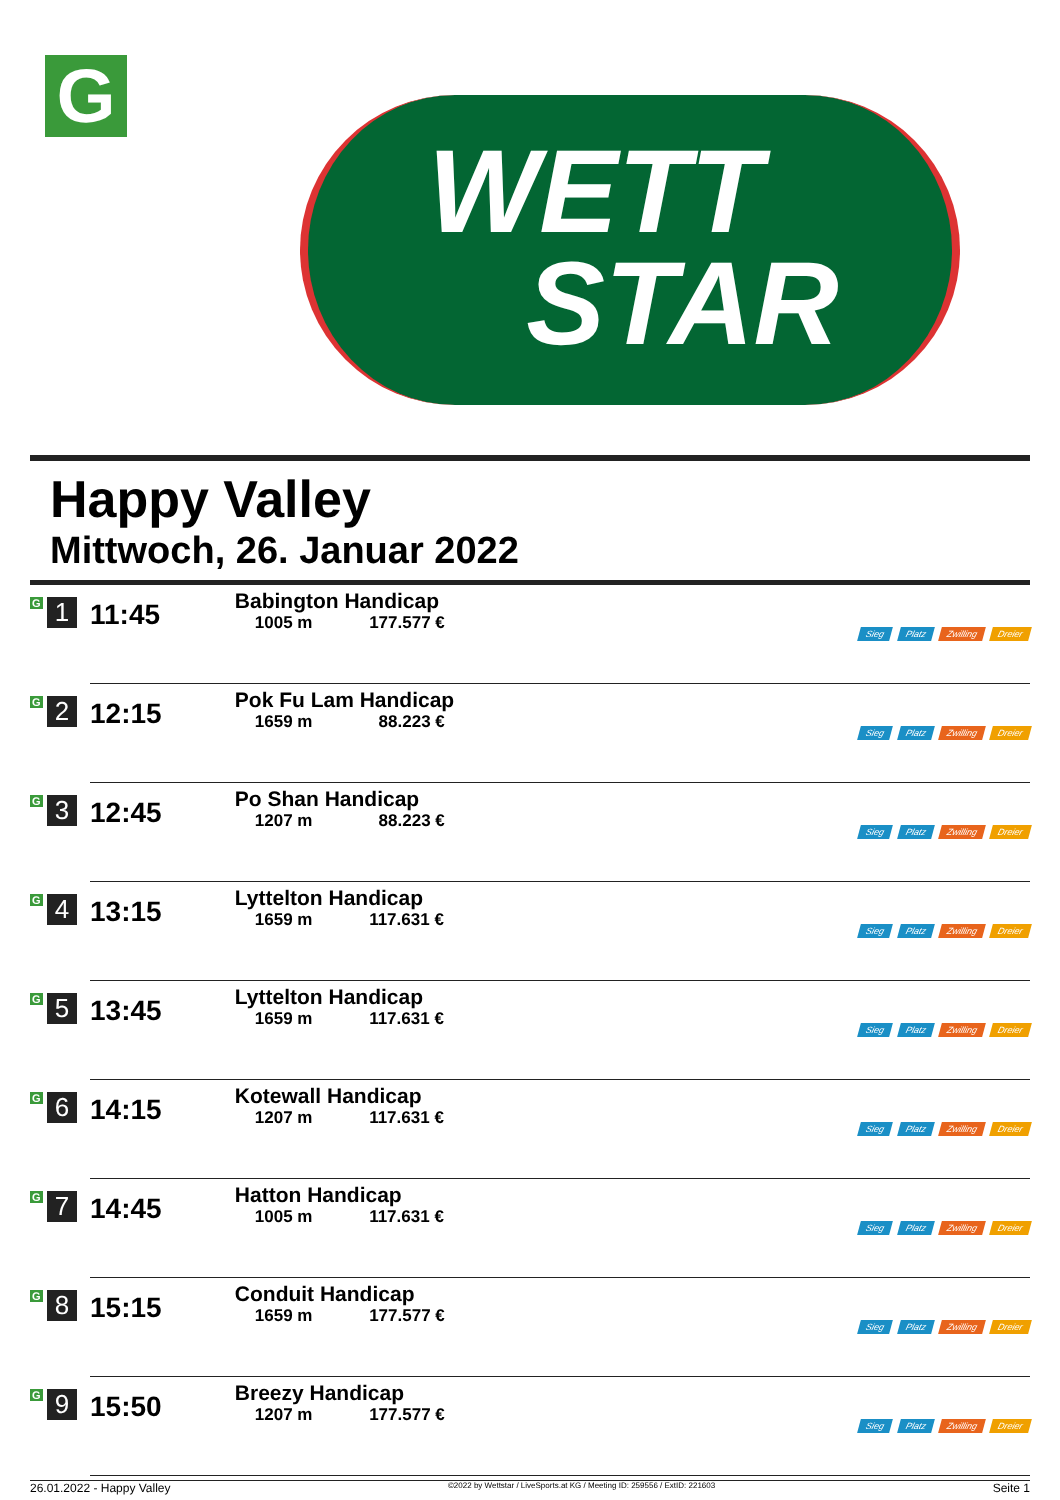G
WETT
STAR
Happy Valley
Mittwoch, 26. Januar 2022
| G 1 | 11:45 | Babington Handicap 1005 m 177.577 € | Sieg Platz Zwilling Dreier |
| G 2 | 12:15 | Pok Fu Lam Handicap 1659 m 88.223 € | Sieg Platz Zwilling Dreier |
| G 3 | 12:45 | Po Shan Handicap 1207 m 88.223 € | Sieg Platz Zwilling Dreier |
| G 4 | 13:15 | Lyttelton Handicap 1659 m 117.631 € | Sieg Platz Zwilling Dreier |
| G 5 | 13:45 | Lyttelton Handicap 1659 m 117.631 € | Sieg Platz Zwilling Dreier |
| G 6 | 14:15 | Kotewall Handicap 1207 m 117.631 € | Sieg Platz Zwilling Dreier |
| G 7 | 14:45 | Hatton Handicap 1005 m 117.631 € | Sieg Platz Zwilling Dreier |
| G 8 | 15:15 | Conduit Handicap 1659 m 177.577 € | Sieg Platz Zwilling Dreier |
| G 9 | 15:50 | Breezy Handicap 1207 m 177.577 € | Sieg Platz Zwilling Dreier |
26.01.2022 - Happy Valley ©2022 by Wettstar / LiveSports.at KG / Meeting ID: 259556 / ExtID: 221603 Seite 1